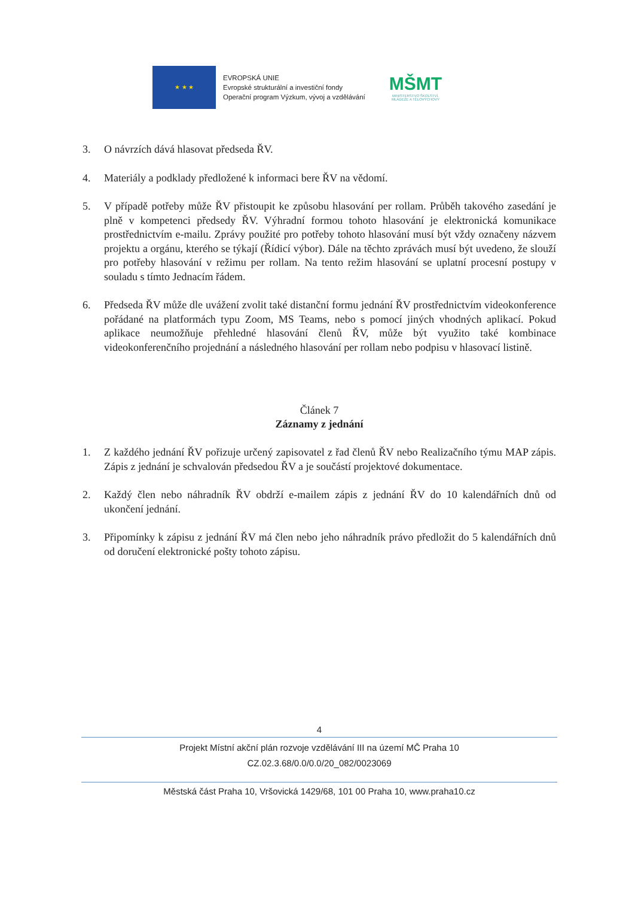★ ★ ★
EVROPSKÁ UNIE
Evropské strukturální a investiční fondy
Operační program Výzkum, vývoj a vzdělávání
MŠMT
MINISTERSTVO ŠKOLSTVÍ,
MLÁDEŽE A TĚLOVÝCHOVY
3. O návrzích dává hlasovat předseda ŘV.
4. Materiály a podklady předložené k informaci bere ŘV na vědomí.
5. V případě potřeby může ŘV přistoupit ke způsobu hlasování per rollam. Průběh takového zasedání je plně v kompetenci předsedy ŘV. Výhradní formou tohoto hlasování je elektronická komunikace prostřednictvím e-mailu. Zprávy použité pro potřeby tohoto hlasování musí být vždy označeny názvem projektu a orgánu, kterého se týkají (Řídicí výbor). Dále na těchto zprávách musí být uvedeno, že slouží pro potřeby hlasování v režimu per rollam. Na tento režim hlasování se uplatní procesní postupy v souladu s tímto Jednacím řádem.
6. Předseda ŘV může dle uvážení zvolit také distanční formu jednání ŘV prostřednictvím videokonference pořádané na platformách typu Zoom, MS Teams, nebo s pomocí jiných vhodných aplikací. Pokud aplikace neumožňuje přehledné hlasování členů ŘV, může být využito také kombinace videokonferenčního projednání a následného hlasování per rollam nebo podpisu v hlasovací listině.
Článek 7
Záznamy z jednání
1. Z každého jednání ŘV pořizuje určený zapisovatel z řad členů ŘV nebo Realizačního týmu MAP zápis. Zápis z jednání je schvalován předsedou ŘV a je součástí projektové dokumentace.
2. Každý člen nebo náhradník ŘV obdrží e-mailem zápis z jednání ŘV do 10 kalendářních dnů od ukončení jednání.
3. Připomínky k zápisu z jednání ŘV má člen nebo jeho náhradník právo předložit do 5 kalendářních dnů od doručení elektronické pošty tohoto zápisu.
4
Projekt Místní akční plán rozvoje vzdělávání III na území MČ Praha 10
CZ.02.3.68/0.0/0.0/20_082/0023069
Městská část Praha 10, Vršovická 1429/68, 101 00 Praha 10, www.praha10.cz